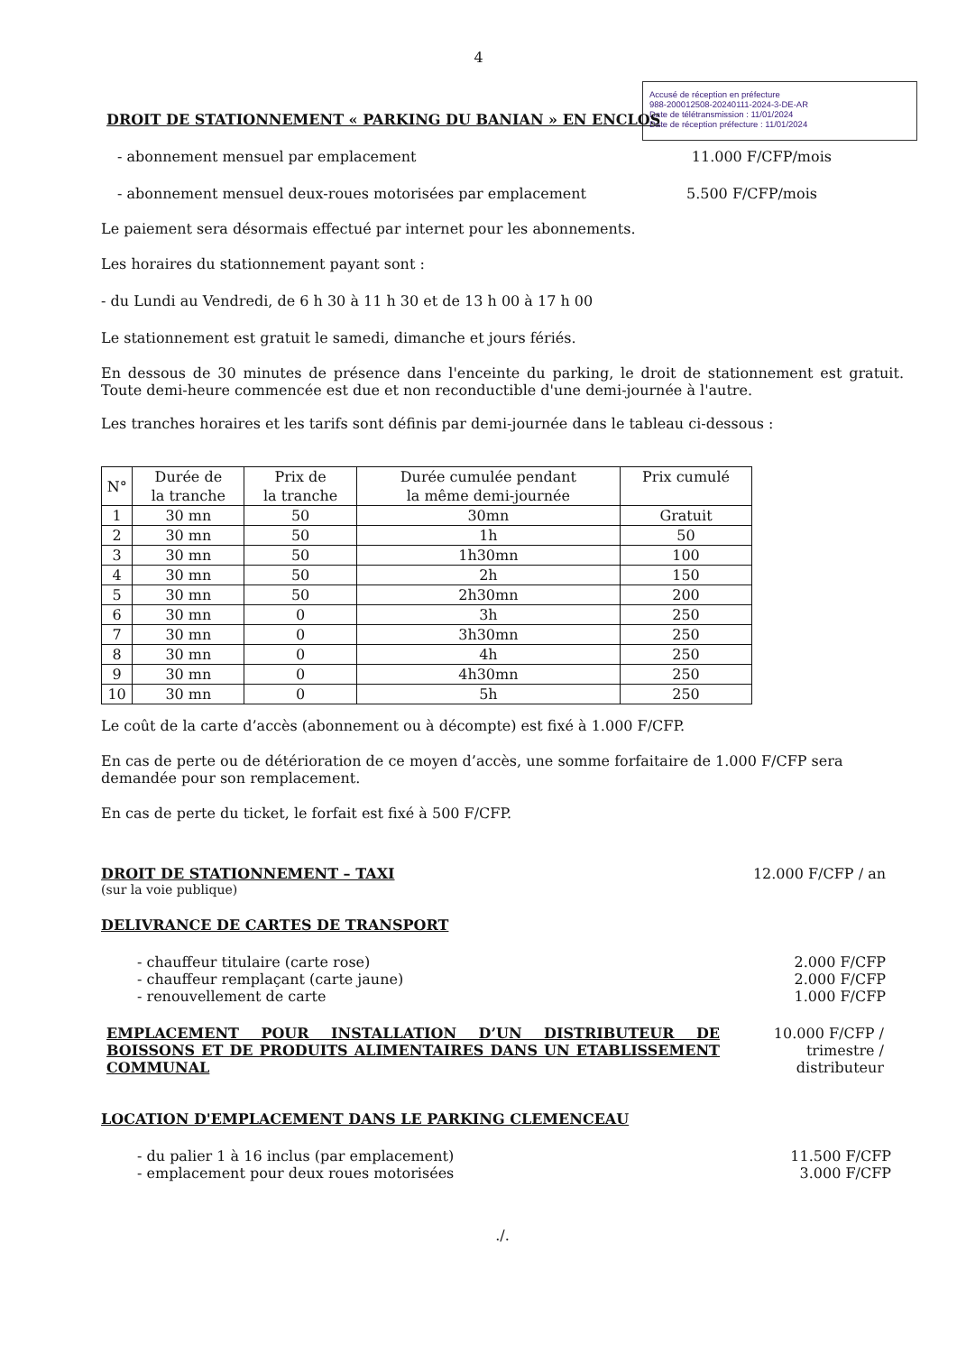Accusé de réception en préfecture
988-200012508-20240111-2024-3-DE-AR
Date de télétransmission : 11/01/2024
Date de réception préfecture : 11/01/2024
4
DROIT DE STATIONNEMENT « PARKING DU BANIAN » EN ENCLOS
- abonnement mensuel par emplacement 11.000 F/CFP/mois
- abonnement mensuel deux-roues motorisées par emplacement 5.500 F/CFP/mois
Le paiement sera désormais effectué par internet pour les abonnements.
Les horaires du stationnement payant sont :
- du Lundi au Vendredi, de 6 h 30 à 11 h 30 et de 13 h 00 à 17 h 00
Le stationnement est gratuit le samedi, dimanche et jours fériés.
En dessous de 30 minutes de présence dans l'enceinte du parking, le droit de stationnement est gratuit. Toute demi-heure commencée est due et non reconductible d'une demi-journée à l'autre.
Les tranches horaires et les tarifs sont définis par demi-journée dans le tableau ci-dessous :
| N° | Durée de la tranche | Prix de la tranche | Durée cumulée pendant la même demi-journée | Prix cumulé |
| --- | --- | --- | --- | --- |
| 1 | 30 mn | 50 | 30mn | Gratuit |
| 2 | 30 mn | 50 | 1h | 50 |
| 3 | 30 mn | 50 | 1h30mn | 100 |
| 4 | 30 mn | 50 | 2h | 150 |
| 5 | 30 mn | 50 | 2h30mn | 200 |
| 6 | 30 mn | 0 | 3h | 250 |
| 7 | 30 mn | 0 | 3h30mn | 250 |
| 8 | 30 mn | 0 | 4h | 250 |
| 9 | 30 mn | 0 | 4h30mn | 250 |
| 10 | 30 mn | 0 | 5h | 250 |
Le coût de la carte d’accès (abonnement ou à décompte) est fixé à 1.000 F/CFP.
En cas de perte ou de détérioration de ce moyen d’accès, une somme forfaitaire de 1.000 F/CFP sera demandée pour son remplacement.
En cas de perte du ticket, le forfait est fixé à 500 F/CFP.
DROIT DE STATIONNEMENT – TAXI
(sur la voie publique)
12.000 F/CFP / an
DELIVRANCE DE CARTES DE TRANSPORT
- chauffeur titulaire (carte rose) 2.000 F/CFP
- chauffeur remplaçant (carte jaune) 2.000 F/CFP
- renouvellement de carte 1.000 F/CFP
EMPLACEMENT POUR INSTALLATION D’UN DISTRIBUTEUR DE BOISSONS ET DE PRODUITS ALIMENTAIRES DANS UN ETABLISSEMENT COMMUNAL
10.000 F/CFP /
trimestre /
distributeur
LOCATION D'EMPLACEMENT DANS LE PARKING CLEMENCEAU
- du palier 1 à 16 inclus (par emplacement) 11.500 F/CFP
- emplacement pour deux roues motorisées 3.000 F/CFP
./.